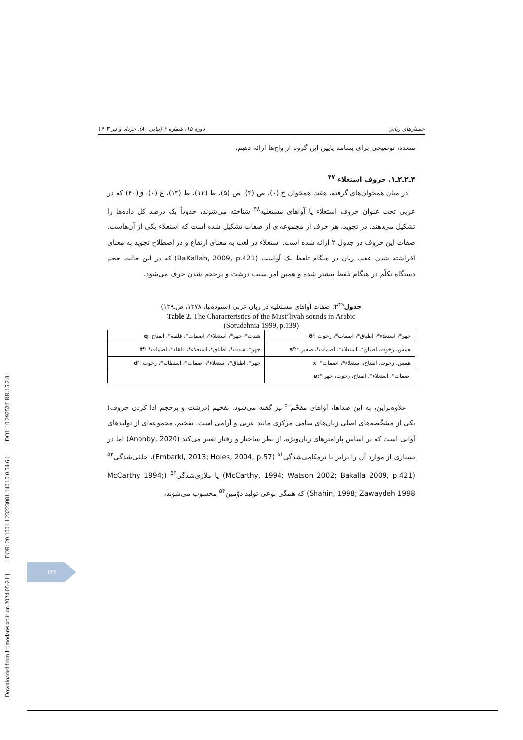[ Downloaded from lrr.modares.ac.ir on 2024-05-21 ] [ DOR: 20.1001.1.23223081.1401.0.0.54.6 ] [ DOI: 10.29252/LRR.15.2.8 ]
جستارهای زبانی دوره ۱۵، شماره ۲ (پیاپی ۸۰)، خرداد و تیر ۱۴۰۳
متعدد، توضیحی برای بسامد پایین این گروه از واج‌ها ارائه دهیم.
۴ـ۲ـ۲ـ۱. حروف استعلاء <sup>۴۷</sup>
در میان همخوان‌های گرفته، هفت همخوان خ (۰)، ص (۳)، ض (۵)، ط (۱۲)، ظ (۱۳)، غ (۰)، ق(۴۰) که در عربی تحت عنوان حروف استعلاء یا آواهای مستعلیه<sup>۴۸</sup> شناخته می‌شوند، حدوداً یک درصد کل داده‌ها را تشکیل می‌دهند. در تجوید، هر حرف از مجموعه‌ای از صفات تشکیل شده است که استعلاء یکی از آن‌هاست. صفات این حروف در جدول ۲ ارائه شده است. استعلاء در لغت به معنای ارتفاع و در اصطلاح تجوید به معنای افراشته شدن عقب زبان در هنگام تلفظ یک آواست (BaKallah, 2009, p.421) که در این حالت حجم دستگاه تکلّم در هنگام تلفظ بیشتر شده و همین امر سبب درشت و پرحجم شدن حرف می‌شود.
جدول۲<sup>۴۹</sup>: صفات آواهای مستعلیه در زبان عربی (ستوده‌نیا، ۱۳۷۸، ص.۱۳۹)
Table 2. The Characteristics of the Must’liyah sounds in Arabic
(Sotudehnia 1999, p.139)
| جهر*، استعلاء*، اطباق*، اصمات*، رخوت : ðˤ | شدت*، جهر*، استعلاء*، اصمات*، قلقله*، انفتاح : q |
| همس، رخوت، اطباق*، استعلاء*، اصمات*، صفیر *: sˤ | جهر*، شدت*، اطباق*، استعلاء*، قلقله*، اصمات* : tˤ |
| همس، رخوت، انفتاح، استعلاء*، اصمات* : x | جهر*، اطباق*، استعلاء*، اصمات*، استطاله*، رخوت : dˤ |
| اصمات*، استعلاء*، انفتاح، رخوت، جهر *: ʁ | |
علاوه‌براین، به این صداها، آواهای مفخّم<sup>۵۰</sup> نیز گفته می‌شود. تفخیم (درشت و پرحجم ادا کردن حروف) یکی از مشخّصه‌های اصلی زبان‌های سامی مرکزی مانند عربی و آرامی است. تفخیم، مجموعه‌ای از تولیدهای آوایی است که بر اساس پارامترهای زبان‌ویژه، از نظر ساختار و رفتار تغییر می‌کند (Anonby, 2020) اما در بسیاری از موارد آن را برابر با نرمکامی‌شدگی<sup>۵۱</sup> (Embarki, 2013; Holes, 2004, p.57)، حلقی‌شدگی<sup>۵۲</sup> (McCarthy, 1994; Watson 2002; Bakalla 2009, p.421) یا ملازی‌شدگی<sup>۵۳</sup> (McCarthy 1994; Shahin, 1998; Zawaydeh 1998) که همگی نوعی تولید دوّمین<sup>۵۴</sup> محسوب می‌شوند،
۲۳۳